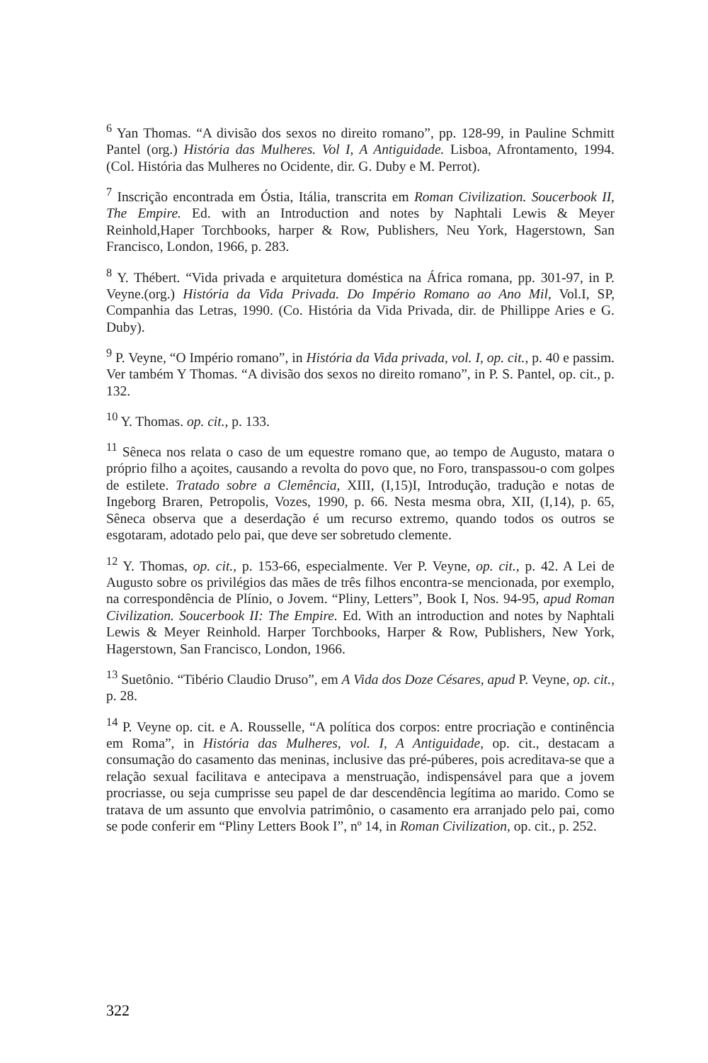<sup>6</sup> Yan Thomas. “A divisão dos sexos no direito romano”, pp. 128-99, in Pauline Schmitt Pantel (org.) História das Mulheres. Vol I, A Antiguidade. Lisboa, Afrontamento, 1994. (Col. História das Mulheres no Ocidente, dir. G. Duby e M. Perrot).
<sup>7</sup> Inscrição encontrada em Óstia, Itália, transcrita em Roman Civilization. Soucerbook II, The Empire. Ed. with an Introduction and notes by Naphtali Lewis & Meyer Reinhold,Haper Torchbooks, harper & Row, Publishers, Neu York, Hagerstown, San Francisco, London, 1966, p. 283.
<sup>8</sup> Y. Thébert. “Vida privada e arquitetura doméstica na África romana, pp. 301-97, in P. Veyne.(org.) História da Vida Privada. Do Império Romano ao Ano Mil, Vol.I, SP, Companhia das Letras, 1990. (Co. História da Vida Privada, dir. de Phillippe Aries e G. Duby).
<sup>9</sup> P. Veyne, “O Império romano”, in História da Vida privada, vol. I, op. cit., p. 40 e passim. Ver também Y Thomas. “A divisão dos sexos no direito romano”, in P. S. Pantel, op. cit., p. 132.
<sup>10</sup> Y. Thomas. op. cit., p. 133.
<sup>11</sup> Sêneca nos relata o caso de um equestre romano que, ao tempo de Augusto, matara o próprio filho a açoites, causando a revolta do povo que, no Foro, transpassou-o com golpes de estilete. Tratado sobre a Clemência, XIII, (I,15)I, Introdução, tradução e notas de Ingeborg Braren, Petropolis, Vozes, 1990, p. 66. Nesta mesma obra, XII, (I,14), p. 65, Sêneca observa que a deserdação é um recurso extremo, quando todos os outros se esgotaram, adotado pelo pai, que deve ser sobretudo clemente.
<sup>12</sup> Y. Thomas, op. cit., p. 153-66, especialmente. Ver P. Veyne, op. cit., p. 42. A Lei de Augusto sobre os privilégios das mães de três filhos encontra-se mencionada, por exemplo, na correspondência de Plínio, o Jovem. “Pliny, Letters”, Book I, Nos. 94-95, apud Roman Civilization. Soucerbook II: The Empire. Ed. With an introduction and notes by Naphtali Lewis & Meyer Reinhold. Harper Torchbooks, Harper & Row, Publishers, New York, Hagerstown, San Francisco, London, 1966.
<sup>13</sup> Suetônio. “Tibério Claudio Druso”, em A Vida dos Doze Césares, apud P. Veyne, op. cit., p. 28.
<sup>14</sup> P. Veyne op. cit. e A. Rousselle, “A política dos corpos: entre procriação e continência em Roma”, in História das Mulheres, vol. I, A Antiguidade, op. cit., destacam a consumação do casamento das meninas, inclusive das pré-púberes, pois acreditava-se que a relação sexual facilitava e antecipava a menstruação, indispensável para que a jovem procriasse, ou seja cumprisse seu papel de dar descendência legítima ao marido. Como se tratava de um assunto que envolvia patrimônio, o casamento era arranjado pelo pai, como se pode conferir em “Pliny Letters Book I”, nº 14, in Roman Civilization, op. cit., p. 252.
322